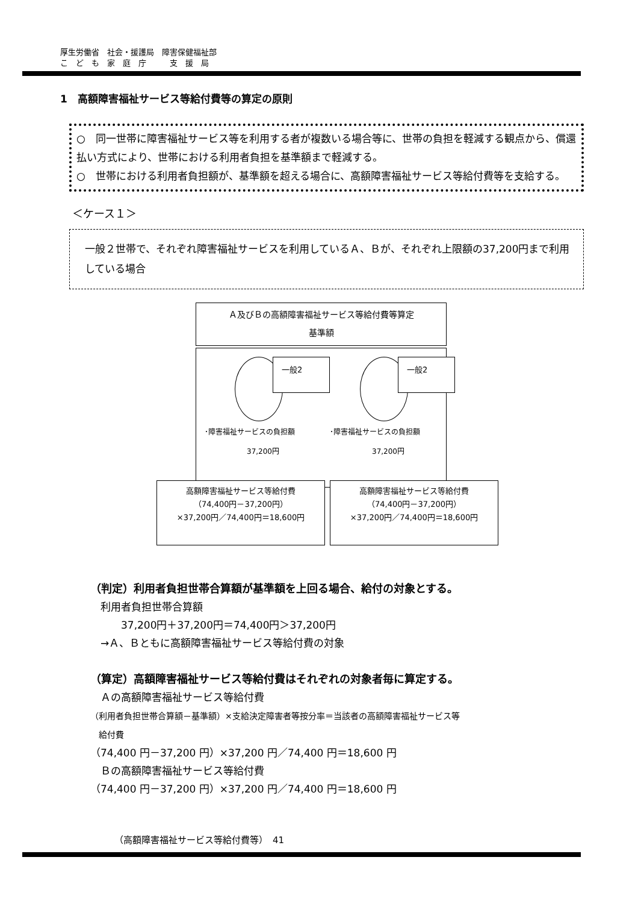厚生労働省　社会・援護局　障害保健福祉部
こ　ど　も　家　庭　庁　　　支　援　局
1　高額障害福祉サービス等給付費等の算定の原則
○　同一世帯に障害福祉サービス等を利用する者が複数いる場合等に、世帯の負担を軽減する観点から、償還払い方式により、世帯における利用者負担を基準額まで軽減する。
○　世帯における利用者負担額が、基準額を超える場合に、高額障害福祉サービス等給付費等を支給する。
＜ケース１＞
一般２世帯で、それぞれ障害福祉サービスを利用しているＡ、Ｂが、それぞれ上限額の37,200円まで利用している場合
Ａ及びＢの高額障害福祉サービス等給付費等算定
基準額
一般2 一般2
･障害福祉サービスの負担額 ･障害福祉サービスの負担額
37,200円 37,200円
高額障害福祉サービス等給付費
（74,400円－37,200円）
×37,200円／74,400円＝18,600円
高額障害福祉サービス等給付費
（74,400円－37,200円）
×37,200円／74,400円＝18,600円
（判定）利用者負担世帯合算額が基準額を上回る場合、給付の対象とする。
　利用者負担世帯合算額
　　　37,200円＋37,200円＝74,400円＞37,200円
　→Ａ、Ｂともに高額障害福祉サービス等給付費の対象
（算定）高額障害福祉サービス等給付費はそれぞれの対象者毎に算定する。
　Ａの高額障害福祉サービス等給付費
（利用者負担世帯合算額－基準額）×支給決定障害者等按分率＝当該者の高額障害福祉サービス等
　給付費
（74,400 円－37,200 円）×37,200 円／74,400 円＝18,600 円
　Ｂの高額障害福祉サービス等給付費
（74,400 円－37,200 円）×37,200 円／74,400 円＝18,600 円
（高額障害福祉サービス等給付費等）　41